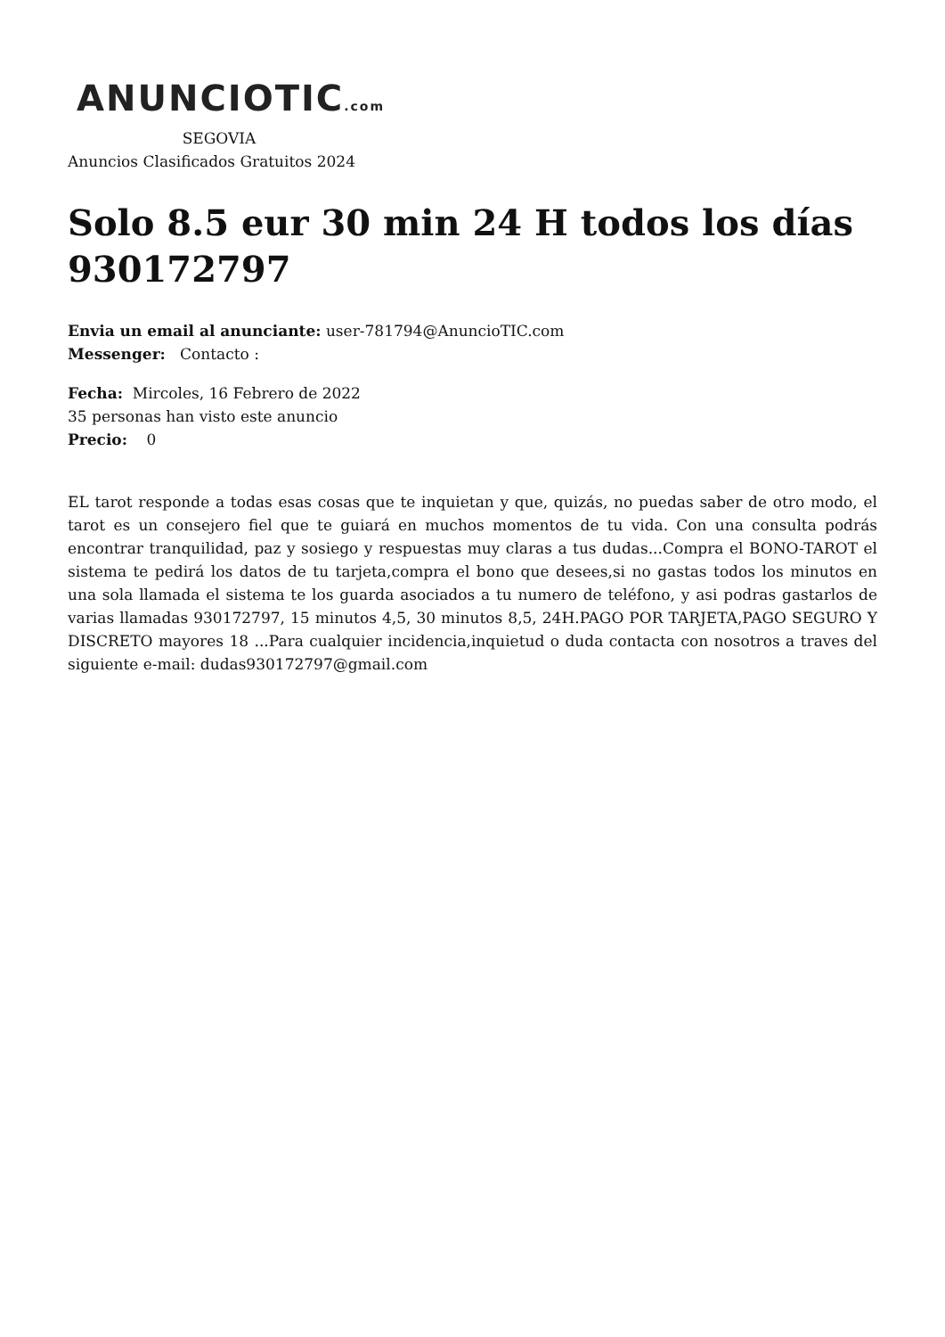ANUNCIOTIC.com
SEGOVIA
Anuncios Clasificados Gratuitos 2024
Solo 8.5 eur 30 min 24 H todos los días 930172797
Envia un email al anunciante: user-781794@AnuncioTIC.com
Messenger: Contacto :
Fecha: Mircoles, 16 Febrero de 2022
35 personas han visto este anuncio
Precio: 0
EL tarot responde a todas esas cosas que te inquietan y que, quizás, no puedas saber de otro modo, el tarot es un consejero fiel que te guiará en muchos momentos de tu vida. Con una consulta podrás encontrar tranquilidad, paz y sosiego y respuestas muy claras a tus dudas...Compra el BONO-TAROT el sistema te pedirá los datos de tu tarjeta,compra el bono que desees,si no gastas todos los minutos en una sola llamada el sistema te los guarda asociados a tu numero de teléfono, y asi podras gastarlos de varias llamadas 930172797, 15 minutos 4,5, 30 minutos 8,5, 24H.PAGO POR TARJETA,PAGO SEGURO Y DISCRETO mayores 18 ...Para cualquier incidencia,inquietud o duda contacta con nosotros a traves del siguiente e-mail: dudas930172797@gmail.com